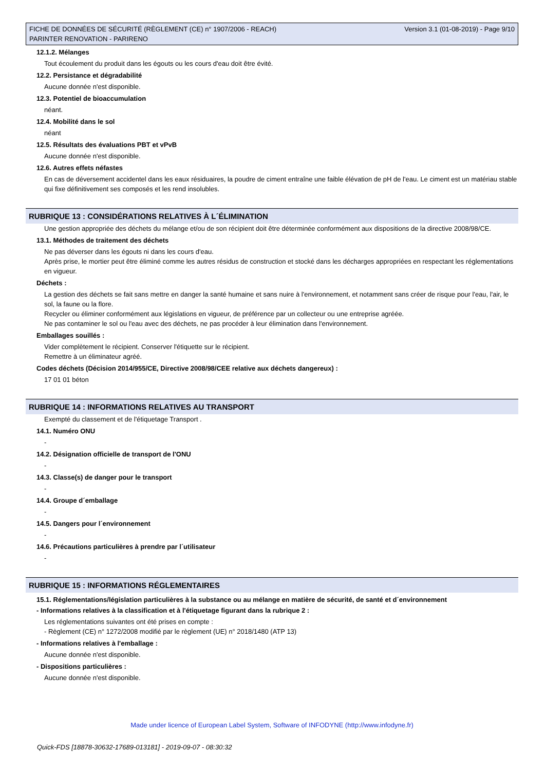FICHE DE DONNÉES DE SÉCURITÉ (RÈGLEMENT (CE) n° 1907/2006 - REACH)
PARINTER RENOVATION - PARIRENO
Version 3.1 (01-08-2019) - Page 9/10
12.1.2. Mélanges
Tout écoulement du produit dans les égouts ou les cours d'eau doit être évité.
12.2. Persistance et dégradabilité
Aucune donnée n'est disponible.
12.3. Potentiel de bioaccumulation
néant.
12.4. Mobilité dans le sol
néant
12.5. Résultats des évaluations PBT et vPvB
Aucune donnée n'est disponible.
12.6. Autres effets néfastes
En cas de déversement accidentel dans les eaux résiduaires, la poudre de ciment entraîne une faible élévation de pH de l'eau. Le ciment est un matériau stable qui fixe définitivement ses composés et les rend insolubles.
RUBRIQUE 13 : CONSIDÉRATIONS RELATIVES À L´ÉLIMINATION
Une gestion appropriée des déchets du mélange et/ou de son récipient doit être déterminée conformément aux dispositions de la directive 2008/98/CE.
13.1. Méthodes de traitement des déchets
Ne pas déverser dans les égouts ni dans les cours d'eau.
Après prise, le mortier peut être éliminé comme les autres résidus de construction et stocké dans les décharges appropriées en respectant les réglementations en vigueur.
Déchets :
La gestion des déchets se fait sans mettre en danger la santé humaine et sans nuire à l'environnement, et notamment sans créer de risque pour l'eau, l'air, le sol, la faune ou la flore.
Recycler ou éliminer conformément aux législations en vigueur, de préférence par un collecteur ou une entreprise agréée.
Ne pas contaminer le sol ou l'eau avec des déchets, ne pas procéder à leur élimination dans l'environnement.
Emballages souillés :
Vider complètement le récipient. Conserver l'étiquette sur le récipient.
Remettre à un éliminateur agréé.
Codes déchets (Décision 2014/955/CE, Directive 2008/98/CEE relative aux déchets dangereux) :
17 01 01 béton
RUBRIQUE 14 : INFORMATIONS RELATIVES AU TRANSPORT
Exempté du classement et de l'étiquetage Transport .
14.1. Numéro ONU
-
14.2. Désignation officielle de transport de l'ONU
-
14.3. Classe(s) de danger pour le transport
-
14.4. Groupe d´emballage
-
14.5. Dangers pour l´environnement
-
14.6. Précautions particulières à prendre par l´utilisateur
-
RUBRIQUE 15 : INFORMATIONS RÉGLEMENTAIRES
15.1. Réglementations/législation particulières à la substance ou au mélange en matière de sécurité, de santé et d´environnement
- Informations relatives à la classification et à l'étiquetage figurant dans la rubrique 2 :
Les réglementations suivantes ont été prises en compte :
- Règlement (CE) n° 1272/2008 modifié par le règlement (UE) n° 2018/1480 (ATP 13)
- Informations relatives à l'emballage :
Aucune donnée n'est disponible.
- Dispositions particulières :
Aucune donnée n'est disponible.
Made under licence of European Label System, Software of INFODYNE (http://www.infodyne.fr)
Quick-FDS [18878-30632-17689-013181] - 2019-09-07 - 08:30:32